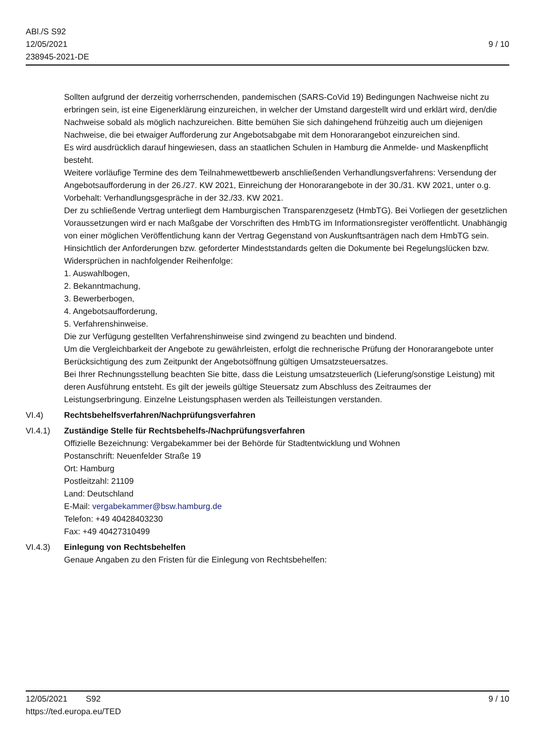ABl./S S92
12/05/2021
238945-2021-DE
9 / 10
Sollten aufgrund der derzeitig vorherrschenden, pandemischen (SARS-CoVid 19) Bedingungen Nachweise nicht zu erbringen sein, ist eine Eigenerklärung einzureichen, in welcher der Umstand dargestellt wird und erklärt wird, den/die Nachweise sobald als möglich nachzureichen. Bitte bemühen Sie sich dahingehend frühzeitig auch um diejenigen Nachweise, die bei etwaiger Aufforderung zur Angebotsabgabe mit dem Honorarangebot einzureichen sind.
Es wird ausdrücklich darauf hingewiesen, dass an staatlichen Schulen in Hamburg die Anmelde- und Maskenpflicht besteht.
Weitere vorläufige Termine des dem Teilnahmewettbewerb anschließenden Verhandlungsverfahrens: Versendung der Angebotsaufforderung in der 26./27. KW 2021, Einreichung der Honorarangebote in der 30./31. KW 2021, unter o.g. Vorbehalt: Verhandlungsgespräche in der 32./33. KW 2021.
Der zu schließende Vertrag unterliegt dem Hamburgischen Transparenzgesetz (HmbTG). Bei Vorliegen der gesetzlichen Voraussetzungen wird er nach Maßgabe der Vorschriften des HmbTG im Informationsregister veröffentlicht. Unabhängig von einer möglichen Veröffentlichung kann der Vertrag Gegenstand von Auskunftsanträgen nach dem HmbTG sein.
Hinsichtlich der Anforderungen bzw. geforderter Mindeststandards gelten die Dokumente bei Regelungslücken bzw. Widersprüchen in nachfolgender Reihenfolge:
1. Auswahlbogen,
2. Bekanntmachung,
3. Bewerberbogen,
4. Angebotsaufforderung,
5. Verfahrenshinweise.
Die zur Verfügung gestellten Verfahrenshinweise sind zwingend zu beachten und bindend.
Um die Vergleichbarkeit der Angebote zu gewährleisten, erfolgt die rechnerische Prüfung der Honorarangebote unter Berücksichtigung des zum Zeitpunkt der Angebotsöffnung gültigen Umsatzsteuersatzes.
Bei Ihrer Rechnungsstellung beachten Sie bitte, dass die Leistung umsatzsteuerlich (Lieferung/sonstige Leistung) mit deren Ausführung entsteht. Es gilt der jeweils gültige Steuersatz zum Abschluss des Zeitraumes der Leistungserbringung. Einzelne Leistungsphasen werden als Teilleistungen verstanden.
VI.4) Rechtsbehelfsverfahren/Nachprüfungsverfahren
VI.4.1) Zuständige Stelle für Rechtsbehelfs-/Nachprüfungsverfahren
Offizielle Bezeichnung: Vergabekammer bei der Behörde für Stadtentwicklung und Wohnen
Postanschrift: Neuenfelder Straße 19
Ort: Hamburg
Postleitzahl: 21109
Land: Deutschland
E-Mail: vergabekammer@bsw.hamburg.de
Telefon: +49 40428403230
Fax: +49 40427310499
VI.4.3) Einlegung von Rechtsbehelfen
Genaue Angaben zu den Fristen für die Einlegung von Rechtsbehelfen:
12/05/2021 S92
https://ted.europa.eu/TED
9 / 10